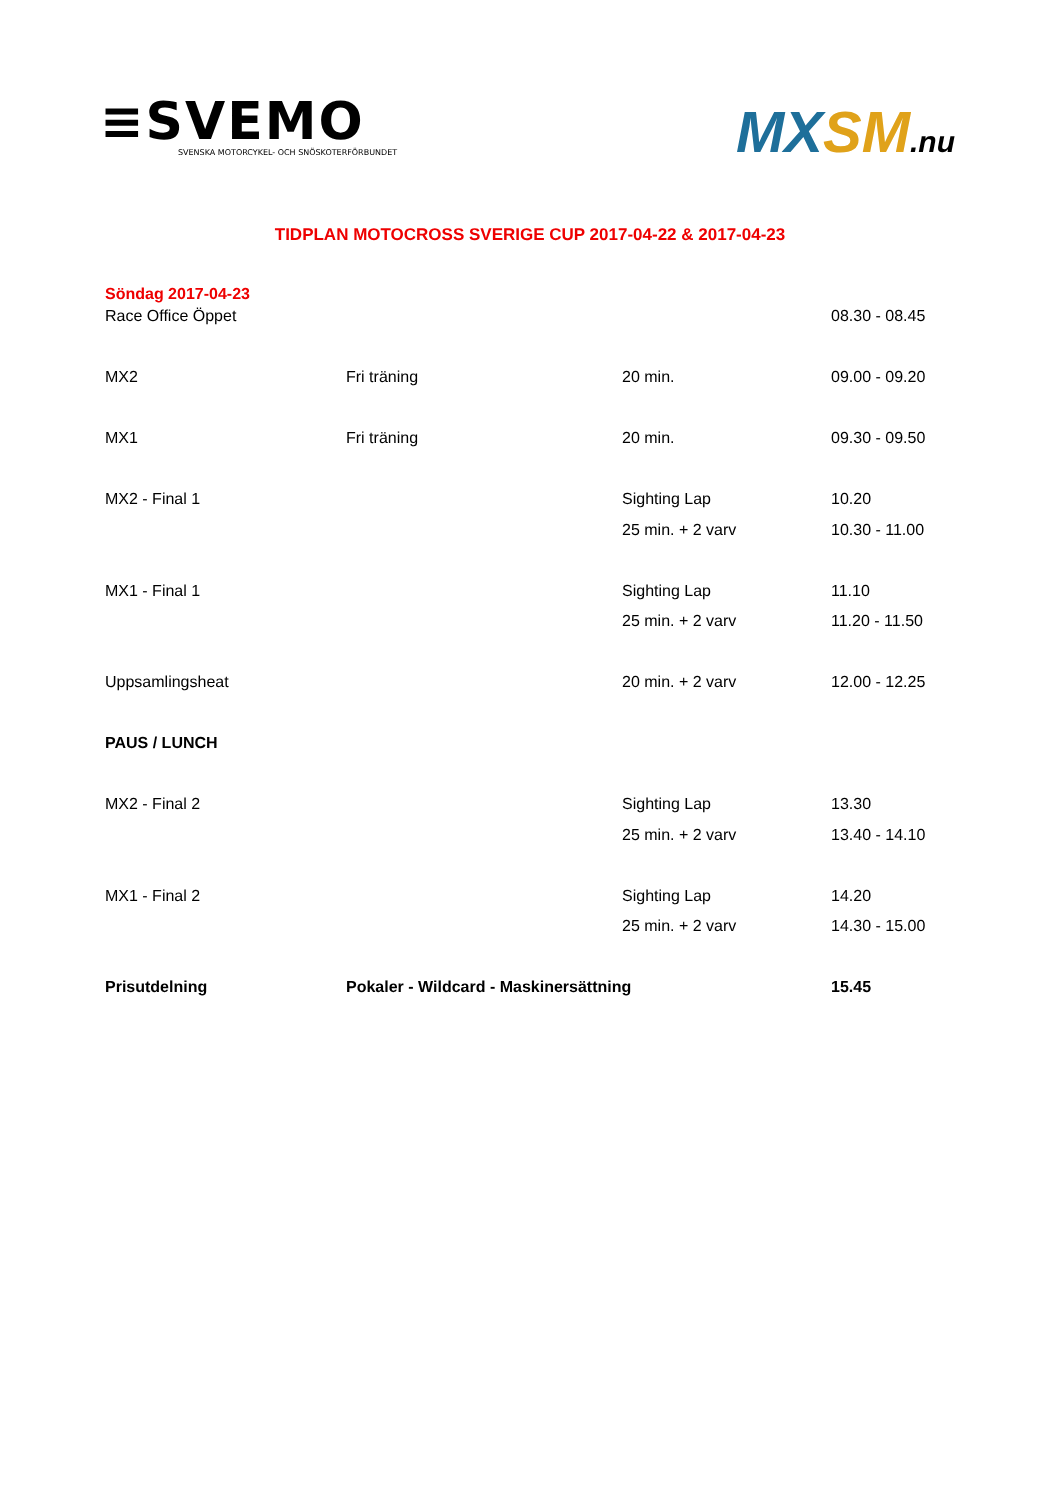≡SVEMO
SVENSKA MOTORCYKEL- OCH SNÖSKOTERFÖRBUNDET
MX SM.nu
TIDPLAN MOTOCROSS SVERIGE CUP 2017-04-22 & 2017-04-23
Söndag 2017-04-23
| Race Office Öppet | | | 08.30 - 08.45 |
| MX2 | Fri träning | 20 min. | 09.00 - 09.20 |
| MX1 | Fri träning | 20 min. | 09.30 - 09.50 |
| MX2 - Final 1 | | Sighting Lap | 10.20 |
| | | 25 min. + 2 varv | 10.30 - 11.00 |
| MX1 - Final 1 | | Sighting Lap | 11.10 |
| | | 25 min. + 2 varv | 11.20 - 11.50 |
| Uppsamlingsheat | | 20 min. + 2 varv | 12.00 - 12.25 |
| PAUS / LUNCH | | | |
| MX2 - Final 2 | | Sighting Lap | 13.30 |
| | | 25 min. + 2 varv | 13.40 - 14.10 |
| MX1 - Final 2 | | Sighting Lap | 14.20 |
| | | 25 min. + 2 varv | 14.30 - 15.00 |
| Prisutdelning | Pokaler - Wildcard - Maskinersättning | | 15.45 |